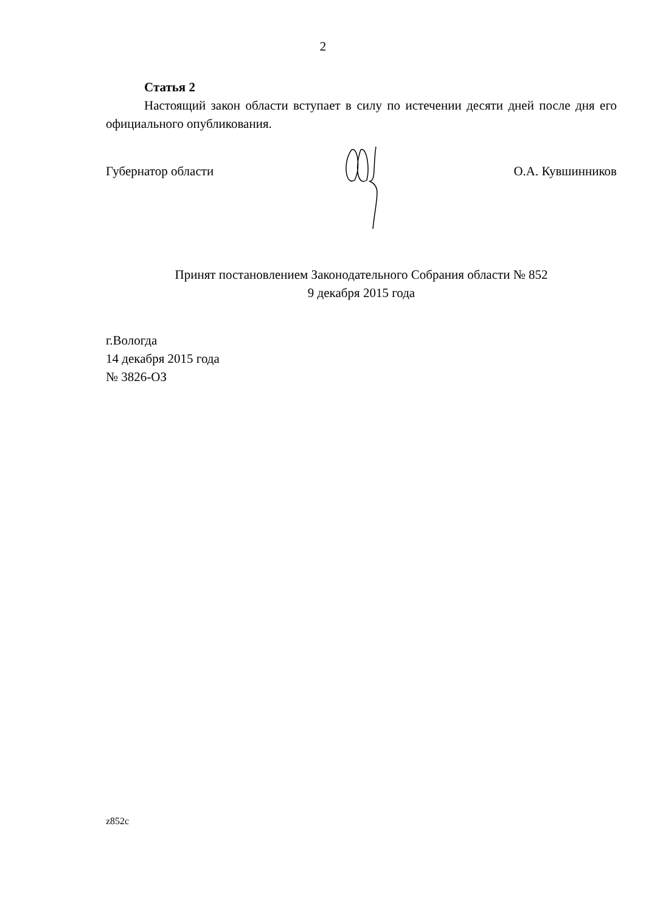2
Статья 2
Настоящий закон области вступает в силу по истечении десяти дней после дня его официального опубликования.
Губернатор области О.А. Кувшинников
Принят постановлением Законодательного Собрания области № 852
9 декабря 2015 года
г.Вологда
14 декабря 2015 года
№ 3826-ОЗ
z852c